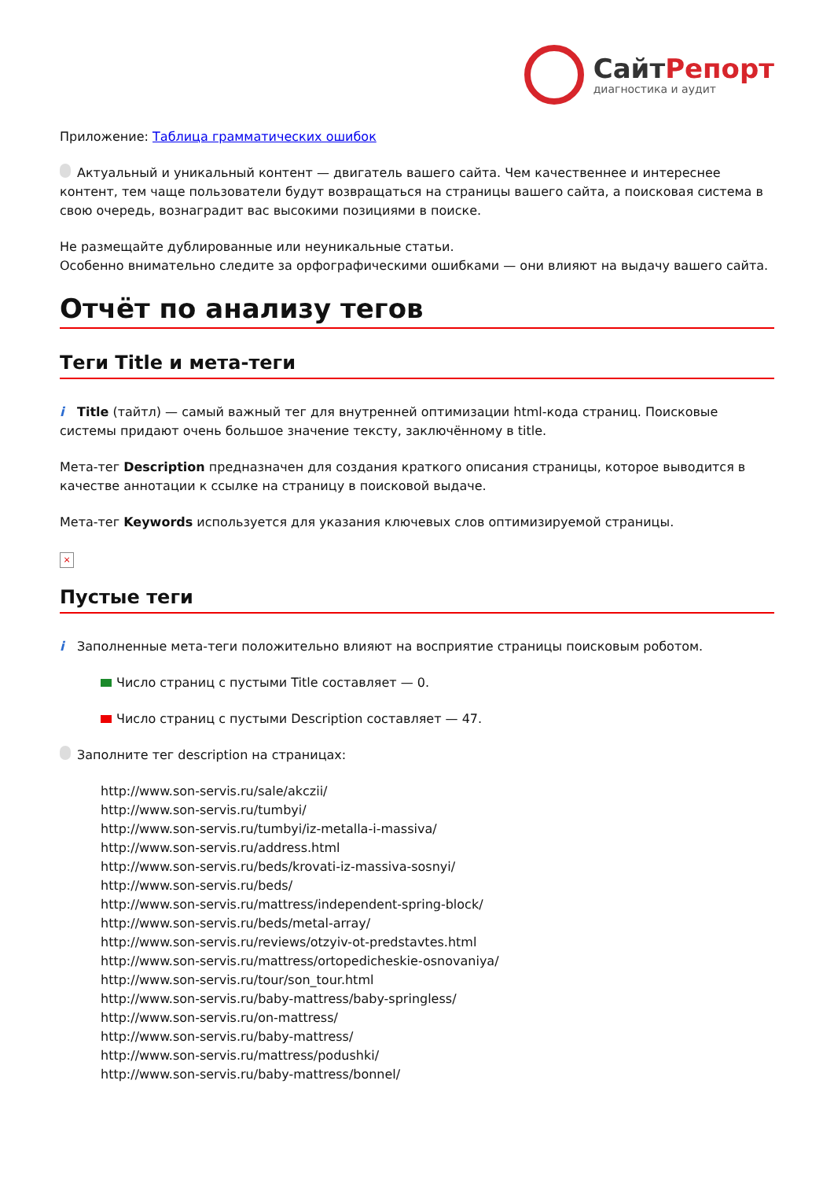СайтРепорт
диагностика и аудит
Приложение: Таблица грамматических ошибок
Актуальный и уникальный контент — двигатель вашего сайта. Чем качественнее и интереснее контент, тем чаще пользователи будут возвращаться на страницы вашего сайта, а поисковая система в свою очередь, вознаградит вас высокими позициями в поиске.
Не размещайте дублированные или неуникальные статьи.
Особенно внимательно следите за орфографическими ошибками — они влияют на выдачу вашего сайта.
Отчёт по анализу тегов
Теги Title и мета-теги
i Title (тайтл) — самый важный тег для внутренней оптимизации html-кода страниц. Поисковые системы придают очень большое значение тексту, заключённому в title.
Мета-тег Description предназначен для создания краткого описания страницы, которое выводится в качестве аннотации к ссылке на страницу в поисковой выдаче.
Мета-тег Keywords используется для указания ключевых слов оптимизируемой страницы.
×
Пустые теги
i Заполненные мета-теги положительно влияют на восприятие страницы поисковым роботом.
Число страниц с пустыми Title составляет — 0.
Число страниц с пустыми Description составляет — 47.
Заполните тег description на страницах:
http://www.son-servis.ru/sale/akczii/
http://www.son-servis.ru/tumbyi/
http://www.son-servis.ru/tumbyi/iz-metalla-i-massiva/
http://www.son-servis.ru/address.html
http://www.son-servis.ru/beds/krovati-iz-massiva-sosnyi/
http://www.son-servis.ru/beds/
http://www.son-servis.ru/mattress/independent-spring-block/
http://www.son-servis.ru/beds/metal-array/
http://www.son-servis.ru/reviews/otzyiv-ot-predstavtes.html
http://www.son-servis.ru/mattress/ortopedicheskie-osnovaniya/
http://www.son-servis.ru/tour/son_tour.html
http://www.son-servis.ru/baby-mattress/baby-springless/
http://www.son-servis.ru/on-mattress/
http://www.son-servis.ru/baby-mattress/
http://www.son-servis.ru/mattress/podushki/
http://www.son-servis.ru/baby-mattress/bonnel/